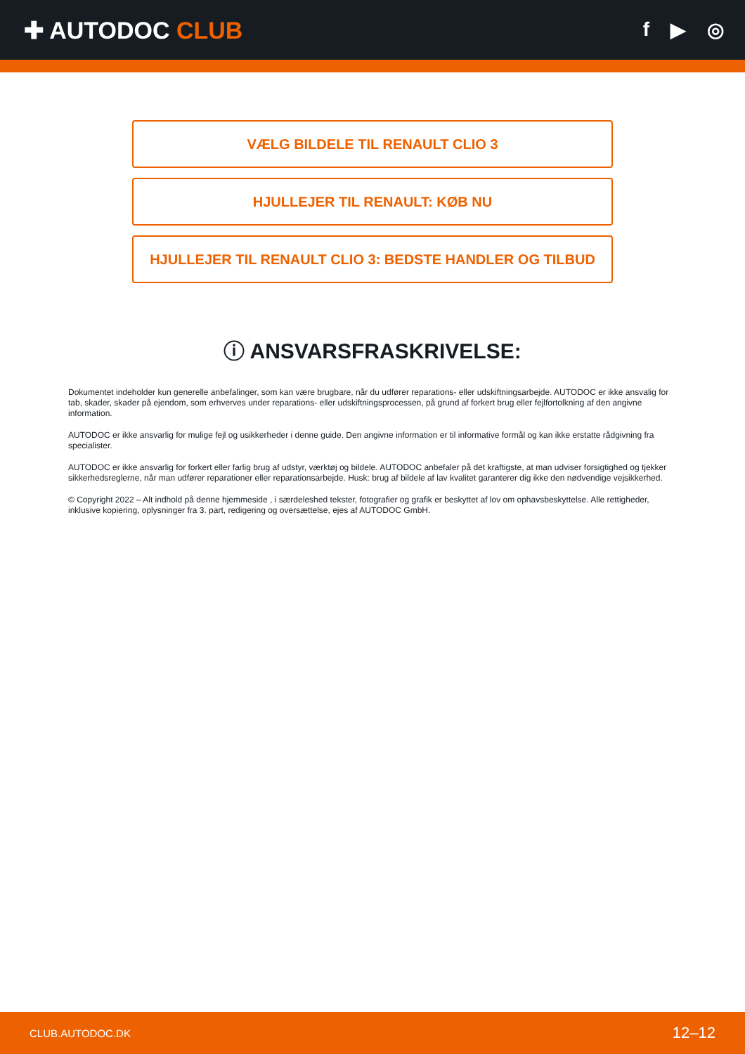✚ AUTODOC CLUB
f ▶ ◎
VÆLG BILDELE TIL RENAULT CLIO 3
HJULLEJER TIL RENAULT: KØB NU
HJULLEJER TIL RENAULT CLIO 3: BEDSTE HANDLER OG TILBUD
ⓘ ANSVARSFRASKRIVELSE:
Dokumentet indeholder kun generelle anbefalinger, som kan være brugbare, når du udfører reparations- eller udskiftningsarbejde. AUTODOC er ikke ansvalig for tab, skader, skader på ejendom, som erhverves under reparations- eller udskiftningsprocessen, på grund af forkert brug eller fejlfortolkning af den angivne information.
AUTODOC er ikke ansvarlig for mulige fejl og usikkerheder i denne guide. Den angivne information er til informative formål og kan ikke erstatte rådgivning fra specialister.
AUTODOC er ikke ansvarlig for forkert eller farlig brug af udstyr, værktøj og bildele. AUTODOC anbefaler på det kraftigste, at man udviser forsigtighed og tjekker sikkerhedsreglerne, når man udfører reparationer eller reparationsarbejde. Husk: brug af bildele af lav kvalitet garanterer dig ikke den nødvendige vejsikkerhed.
© Copyright 2022 – Alt indhold på denne hjemmeside , i særdeleshed tekster, fotografier og grafik er beskyttet af lov om ophavsbeskyttelse. Alle rettigheder, inklusive kopiering, oplysninger fra 3. part, redigering og oversættelse, ejes af AUTODOC GmbH.
CLUB.AUTODOC.DK 12–12